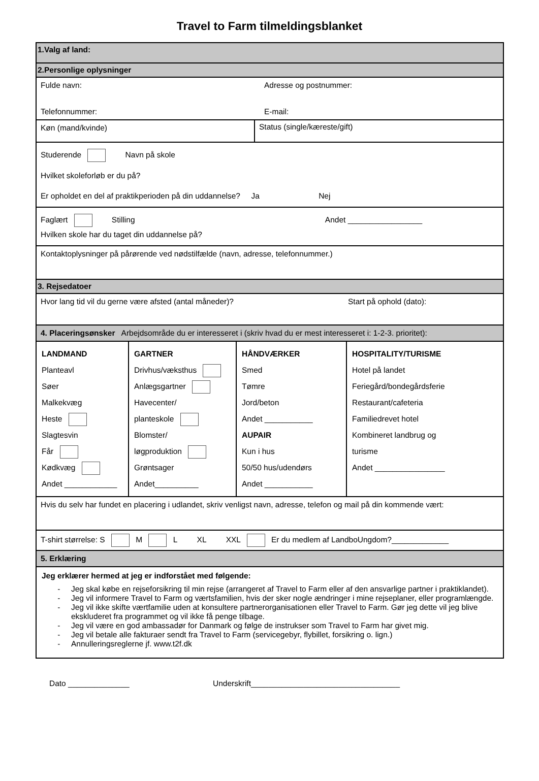Travel to Farm tilmeldingsblanket
1.Valg af land:
2.Personlige oplysninger
Fulde navn: Adresse og postnummer:
Telefonnummer: E-mail:
Køn (mand/kvinde) Status (single/kæreste/gift)
Studerende Navn på skole
Hvilket skoleforløb er du på?
Er opholdet en del af praktikperioden på din uddannelse? Ja Nej
Faglært Stilling Andet _________________
Hvilken skole har du taget din uddannelse på?
Kontaktoplysninger på pårørende ved nødstilfælde (navn, adresse, telefonnummer.)
3. Rejsedatoer
Hvor lang tid vil du gerne være afsted (antal måneder)? Start på ophold (dato):
4. Placeringsønsker Arbejdsområde du er interesseret i (skriv hvad du er mest interesseret i: 1-2-3. prioritet):
| LANDMAND Planteavl Søer Malkekvæg Heste Slagtesvin Får Kødkvæg Andet ____________ | GARTNER Drivhus/væksthus Anlægsgartner Havecenter/ planteskole Blomster/ løgproduktion Grøntsager Andet__________ | HÅNDVÆRKER Smed Tømre Jord/beton Andet ___________ AUPAIR Kun i hus 50/50 hus/udendørs Andet ___________ | HOSPITALITY/TURISME Hotel på landet Feriegård/bondegårdsferie Restaurant/cafeteria Familiedrevet hotel Kombineret landbrug og turisme Andet ________________ |
Hvis du selv har fundet en placering i udlandet, skriv venligst navn, adresse, telefon og mail på din kommende vært:
T-shirt størrelse: S M L XL XXL Er du medlem af LandboUngdom?_____________
5. Erklæring
Jeg erklærer hermed at jeg er indforstået med følgende:
Jeg skal købe en rejseforsikring til min rejse (arrangeret af Travel to Farm eller af den ansvarlige partner i praktiklandet).
Jeg vil informere Travel to Farm og værtsfamilien, hvis der sker nogle ændringer i mine rejseplaner, eller programlængde.
Jeg vil ikke skifte værtfamilie uden at konsultere partnerorganisationen eller Travel to Farm. Gør jeg dette vil jeg blive ekskluderet fra programmet og vil ikke få penge tilbage.
Jeg vil være en god ambassadør for Danmark og følge de instrukser som Travel to Farm har givet mig.
Jeg vil betale alle fakturaer sendt fra Travel to Farm (servicegebyr, flybillet, forsikring o. lign.)
Annulleringsreglerne jf. www.t2f.dk
Dato ______________ Underskrift__________________________________